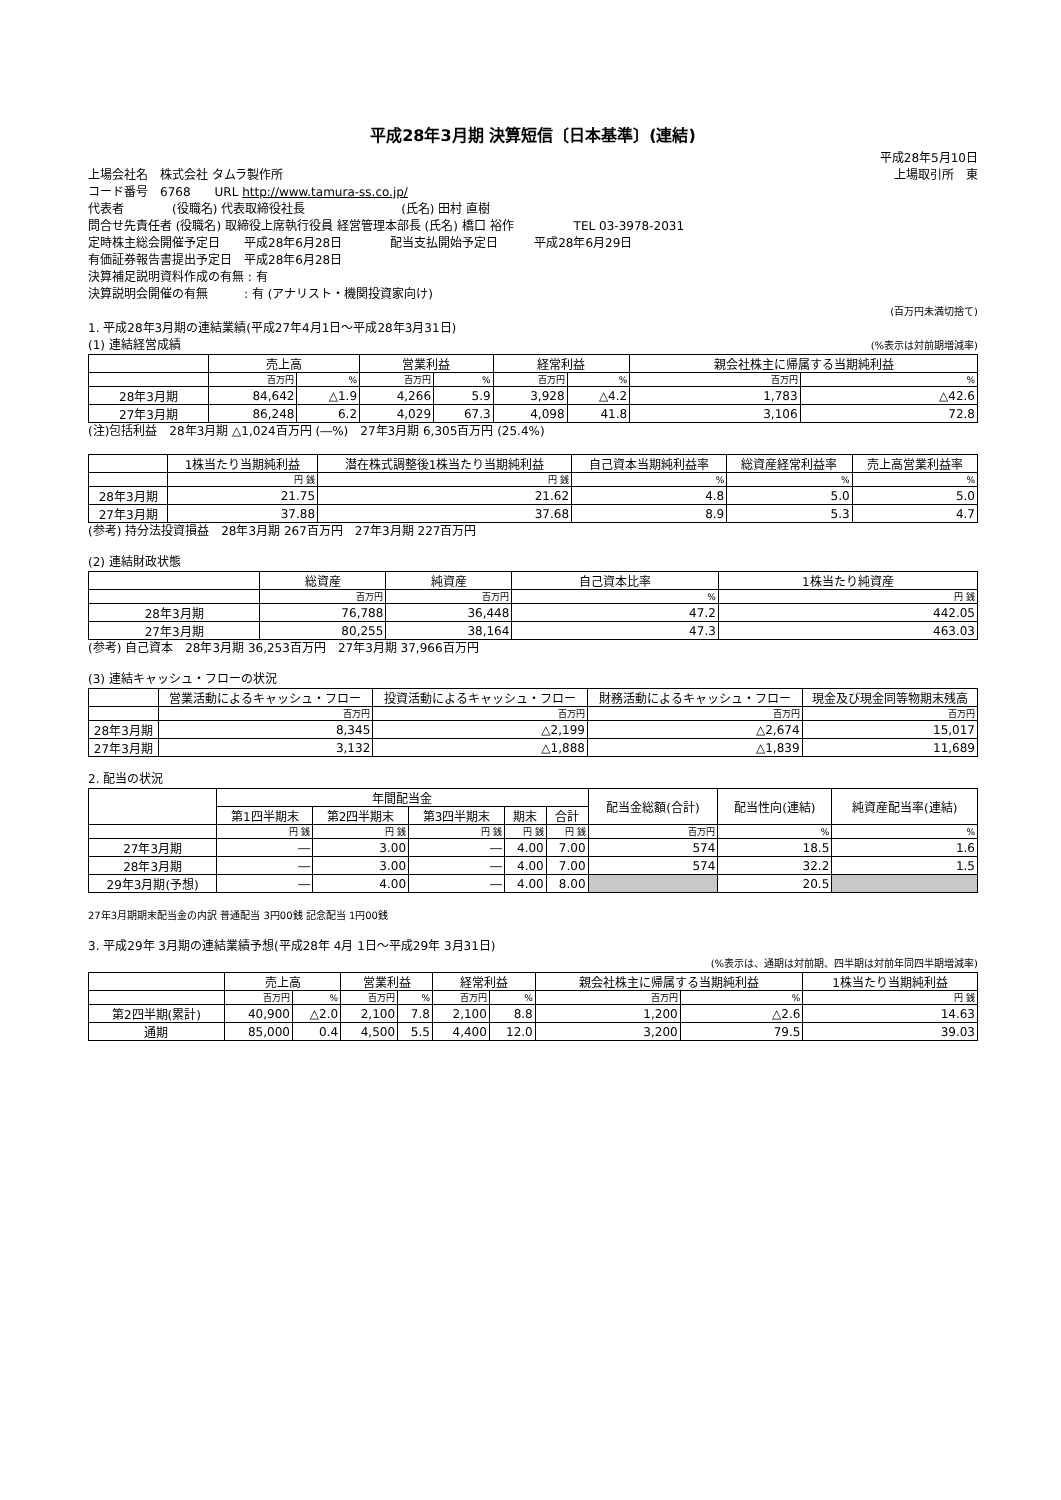平成28年3月期 決算短信〔日本基準〕(連結)
平成28年5月10日
上場会社名　株式会社 タムラ製作所 上場取引所　東
コード番号　6768　　URL http://www.tamura-ss.co.jp/
代表者　　　　(役職名) 代表取締役社長　　　　　　　　(氏名) 田村 直樹
問合せ先責任者 (役職名) 取締役上席執行役員 経営管理本部長 (氏名) 橋口 裕作　　　　　TEL 03-3978-2031
定時株主総会開催予定日　　平成28年6月28日　　　　配当支払開始予定日　　　平成28年6月29日
有価証券報告書提出予定日　平成28年6月28日
決算補足説明資料作成の有無 : 有
決算説明会開催の有無　　　: 有 (アナリスト・機関投資家向け)
(百万円未満切捨て)
1. 平成28年3月期の連結業績(平成27年4月1日～平成28年3月31日)
(1) 連結経営成績 (%表示は対前期増減率)
| | 売上高 | | 営業利益 | | 経常利益 | | 親会社株主に帰属する当期純利益 | |
| --- | --- | --- | --- | --- | --- | --- | --- | --- |
| | 百万円 | % | 百万円 | % | 百万円 | % | 百万円 | % |
| 28年3月期 | 84,642 | △1.9 | 4,266 | 5.9 | 3,928 | △4.2 | 1,783 | △42.6 |
| 27年3月期 | 86,248 | 6.2 | 4,029 | 67.3 | 4,098 | 41.8 | 3,106 | 72.8 |
(注)包括利益　28年3月期 △1,024百万円 (―%)　27年3月期 6,305百万円 (25.4%)
| | 1株当たり当期純利益 | 潜在株式調整後1株当たり当期純利益 | 自己資本当期純利益率 | 総資産経常利益率 | 売上高営業利益率 |
| --- | --- | --- | --- | --- | --- |
| | 円 銭 | 円 銭 | % | % | % |
| 28年3月期 | 21.75 | 21.62 | 4.8 | 5.0 | 5.0 |
| 27年3月期 | 37.88 | 37.68 | 8.9 | 5.3 | 4.7 |
(参考) 持分法投資損益　28年3月期 267百万円　27年3月期 227百万円
(2) 連結財政状態
| | 総資産 | 純資産 | 自己資本比率 | 1株当たり純資産 |
| --- | --- | --- | --- | --- |
| | 百万円 | 百万円 | % | 円 銭 |
| 28年3月期 | 76,788 | 36,448 | 47.2 | 442.05 |
| 27年3月期 | 80,255 | 38,164 | 47.3 | 463.03 |
(参考) 自己資本　28年3月期 36,253百万円　27年3月期 37,966百万円
(3) 連結キャッシュ・フローの状況
| | 営業活動によるキャッシュ・フロー | 投資活動によるキャッシュ・フロー | 財務活動によるキャッシュ・フロー | 現金及び現金同等物期末残高 |
| --- | --- | --- | --- | --- |
| | 百万円 | 百万円 | 百万円 | 百万円 |
| 28年3月期 | 8,345 | △2,199 | △2,674 | 15,017 |
| 27年3月期 | 3,132 | △1,888 | △1,839 | 11,689 |
2. 配当の状況
| | 年間配当金 | | | | | 配当金総額(合計) | 配当性向(連結) | 純資産配当率(連結) |
| --- | --- | --- | --- | --- | --- | --- | --- | --- |
| | 第1四半期末 | 第2四半期末 | 第3四半期末 | 期末 | 合計 | | | |
| | 円 銭 | 円 銭 | 円 銭 | 円 銭 | 円 銭 | 百万円 | % | % |
| 27年3月期 | ― | 3.00 | ― | 4.00 | 7.00 | 574 | 18.5 | 1.6 |
| 28年3月期 | ― | 3.00 | ― | 4.00 | 7.00 | 574 | 32.2 | 1.5 |
| 29年3月期(予想) | ― | 4.00 | ― | 4.00 | 8.00 | | 20.5 | |
27年3月期期末配当金の内訳 普通配当 3円00銭 記念配当 1円00銭
3. 平成29年 3月期の連結業績予想(平成28年 4月 1日～平成29年 3月31日)
(%表示は、通期は対前期、四半期は対前年同四半期増減率)
| | 売上高 | | 営業利益 | | 経常利益 | | 親会社株主に帰属する当期純利益 | | 1株当たり当期純利益 |
| --- | --- | --- | --- | --- | --- | --- | --- | --- | --- |
| | 百万円 | % | 百万円 | % | 百万円 | % | 百万円 | % | 円 銭 |
| 第2四半期(累計) | 40,900 | △2.0 | 2,100 | 7.8 | 2,100 | 8.8 | 1,200 | △2.6 | 14.63 |
| 通期 | 85,000 | 0.4 | 4,500 | 5.5 | 4,400 | 12.0 | 3,200 | 79.5 | 39.03 |